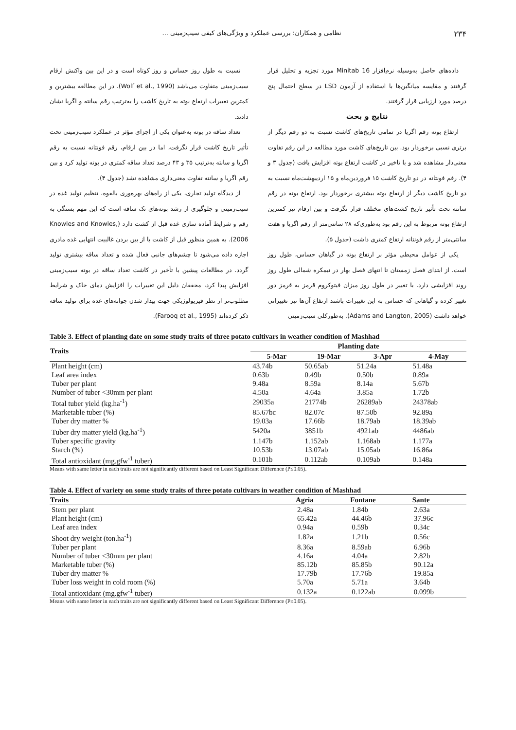۲۳۴ نظامی و همکاران: بررسی عملکرد و ویژگی‌های کیفی سیب‌زمینی ...
داده‌های حاصل به‌وسیله نرم‌افزار Minitab 16 مورد تجزیه و تحلیل قرار گرفتند و مقایسه میانگین‌ها با استفاده از آزمون LSD در سطح احتمال پنج درصد مورد ارزیابی قرار گرفتند.
نتایج و بحث
ارتفاع بوته رقم اگریا در تمامی تاریخ‌های کاشت نسبت به دو رقم دیگر از برتری نسبی برخوردار بود. بین تاریخ‌های کاشت مورد مطالعه در این رقم تفاوت معنی‌دار مشاهده شد و با تاخیر در کاشت ارتفاع بوته افزایش یافت (جدول ۳ و ۴). رقم فونتانه در دو تاریخ کاشت ۱۵ فروردین‌ماه و ۱۵ اردیبهشت‌ماه نسبت به دو تاریخ کاشت دیگر از ارتفاع بوته بیشتری برخوردار بود. ارتفاع بوته در رقم سانته تحت تأثیر تاریخ کشت‌های مختلف قرار نگرفت و بین ارقام نیز کمترین ارتفاع بوته مربوط به این رقم بود به‌طوری‌که ۲۸ سانتی‌متر از رقم اگریا و هفت سانتی‌متر از رقم فونتانه ارتفاع کمتری داشت (جدول ۵).
یکی از عوامل محیطی مؤثر بر ارتفاع بوته در گیاهان حساس، طول روز است. از ابتدای فصل زمستان تا انتهای فصل بهار در نیمکره شمالی طول روز روند افزایشی دارد. با تغییر در طول روز میزان فیتوکروم قرمز به قرمز دور تغییر کرده و گیاهانی که حساس به این تغییرات باشند ارتفاع آن‌ها نیز تغییراتی خواهد داشت (Adams and Langton, 2005). به‌طورکلی سیب‌زمینی
نسبت به طول روز حساس و روز کوتاه است و در این بین واکنش ارقام سیب‌زمینی متفاوت می‌باشد (Wolf et al., 1990). در این مطالعه بیشترین و کمترین تغییرات ارتفاع بوته به تاریخ کاشت را به‌ترتیب رقم سانته و اگریا نشان دادند.
تعداد ساقه در بوته به‌عنوان یکی از اجزای مؤثر در عملکرد سیب‌زمینی تحت تأثیر تاریخ کاشت قرار نگرفت، اما در بین ارقام، رقم فونتانه نسبت به رقم اگریا و سانته به‌ترتیب ۳۵ و ۴۳ درصد تعداد ساقه کمتری در بوته تولید کرد و بین رقم اگریا و سانته تفاوت معنی‌داری مشاهده نشد (جدول ۴).
از دیدگاه تولید تجاری، یکی از راه‌های بهره‌وری بالقوه، تنظیم تولید غده در سیب‌زمینی و جلوگیری از رشد بوته‌های تک ساقه است که این مهم بستگی به رقم و شرایط آماده سازی غده قبل از کشت دارد (Knowles and Knowles, 2006). به همین منظور قبل از کاشت با از بین بردن غالبیت انتهایی غده مادری اجازه داده می‌شود تا چشم‌های جانبی فعال شده و تعداد ساقه بیشتری تولید گردد. در مطالعات پیشین با تأخیر در کاشت تعداد ساقه در بوته سیب‌زمینی افزایش پیدا کرد، محققان دلیل این تغییرات را افزایش دمای خاک و شرایط مطلوب‌تر از نظر فیزیولوژیکی جهت بیدار شدن جوانه‌های غده برای تولید ساقه ذکر کرده‌اند (Farooq et al., 1995).
Table 3. Effect of planting date on some study traits of three potato cultivars in weather condition of Mashhad
| Traits | Planting date | | | |
| --- | --- | --- | --- | --- |
| | 5-Mar | 19-Mar | 3-Apr | 4-May |
| Plant height (cm) | 43.74b | 50.65ab | 51.24a | 51.48a |
| Leaf area index | 0.63b | 0.49b | 0.50b | 0.89a |
| Tuber per plant | 9.48a | 8.59a | 8.14a | 5.67b |
| Number of tuber <30mm per plant | 4.50a | 4.64a | 3.85a | 1.72b |
| Total tuber yield (kg.ha<sup>-1</sup>) | 29035a | 21774b | 26289ab | 24378ab |
| Marketable tuber (%) | 85.67bc | 82.07c | 87.50b | 92.89a |
| Tuber dry matter % | 19.03a | 17.66b | 18.79ab | 18.39ab |
| Tuber dry matter yield (kg.ha<sup>-1</sup>) | 5420a | 3851b | 4921ab | 4486ab |
| Tuber specific gravity | 1.147b | 1.152ab | 1.168ab | 1.177a |
| Starch (%) | 10.53b | 13.07ab | 15.05ab | 16.86a |
| Total antioxidant (mg.gfw<sup>-1</sup> tuber) | 0.101b | 0.112ab | 0.109ab | 0.148a |
Means with same letter in each traits are not significantly different based on Least Significant Difference (P≤0.05).
Table 4. Effect of variety on some study traits of three potato cultivars in weather condition of Mashhad
| Traits | Agria | Fontane | Sante |
| --- | --- | --- | --- |
| Stem per plant | 2.48a | 1.84b | 2.63a |
| Plant height (cm) | 65.42a | 44.46b | 37.96c |
| Leaf area index | 0.94a | 0.59b | 0.34c |
| Shoot dry weight (ton.ha<sup>-1</sup>) | 1.82a | 1.21b | 0.56c |
| Tuber per plant | 8.36a | 8.59ab | 6.96b |
| Number of tuber <30mm per plant | 4.16a | 4.04a | 2.82b |
| Marketable tuber (%) | 85.12b | 85.85b | 90.12a |
| Tuber dry matter % | 17.79b | 17.76b | 19.85a |
| Tuber loss weight in cold room (%) | 5.70a | 5.71a | 3.64b |
| Total antioxidant (mg.gfw<sup>-1</sup> tuber) | 0.132a | 0.122ab | 0.099b |
Means with same letter in each traits are not significantly different based on Least Significant Difference (P≤0.05).